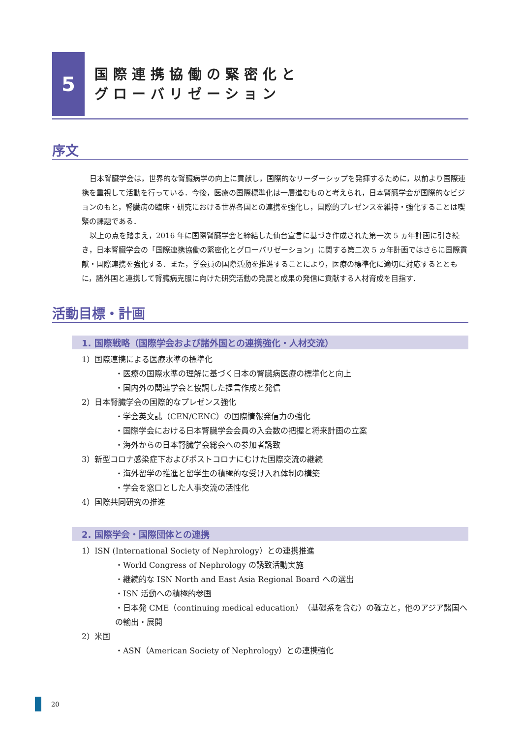5
国際連携協働の緊密化と
グローバリゼーション
序文
日本腎臓学会は，世界的な腎臓病学の向上に貢献し，国際的なリーダーシップを発揮するために，以前より国際連携を重視して活動を行っている．今後，医療の国際標準化は一層進むものと考えられ，日本腎臓学会が国際的なビジョンのもと，腎臓病の臨床・研究における世界各国との連携を強化し，国際的プレゼンスを維持・強化することは喫緊の課題である．
以上の点を踏まえ，2016 年に国際腎臓学会と締結した仙台宣言に基づき作成された第一次 5 ヵ年計画に引き続き，日本腎臓学会の「国際連携協働の緊密化とグローバリゼーション」に関する第二次 5 ヵ年計画ではさらに国際貢献・国際連携を強化する．また，学会員の国際活動を推進することにより，医療の標準化に適切に対応するとともに，諸外国と連携して腎臓病克服に向けた研究活動の発展と成果の発信に貢献する人材育成を目指す．
活動目標・計画
1. 国際戦略（国際学会および諸外国との連携強化・人材交流）
1）国際連携による医療水準の標準化
・医療の国際水準の理解に基づく日本の腎臓病医療の標準化と向上
・国内外の関連学会と協調した提言作成と発信
2）日本腎臓学会の国際的なプレゼンス強化
・学会英文誌（CEN/CENC）の国際情報発信力の強化
・国際学会における日本腎臓学会会員の入会数の把握と将来計画の立案
・海外からの日本腎臓学会総会への参加者誘致
3）新型コロナ感染症下およびポストコロナにむけた国際交流の継続
・海外留学の推進と留学生の積極的な受け入れ体制の構築
・学会を窓口とした人事交流の活性化
4）国際共同研究の推進
2. 国際学会・国際団体との連携
1）ISN (International Society of Nephrology）との連携推進
・World Congress of Nephrology の誘致活動実施
・継続的な ISN North and East Asia Regional Board への選出
・ISN 活動への積極的参画
・日本発 CME（continuing medical education）（基礎系を含む）の確立と，他のアジア諸国への輸出・展開
2）米国
・ASN（American Society of Nephrology）との連携強化
20